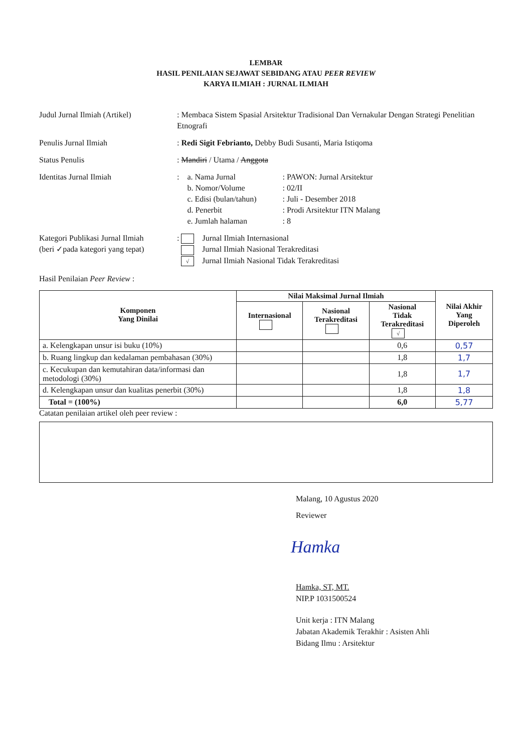LEMBAR
HASIL PENILAIAN SEJAWAT SEBIDANG ATAU PEER REVIEW
KARYA ILMIAH : JURNAL ILMIAH
Judul Jurnal Ilmiah (Artikel)
: Membaca Sistem Spasial Arsitektur Tradisional Dan Vernakular Dengan Strategi Penelitian Etnografi
Penulis Jurnal Ilmiah
: Redi Sigit Febrianto, Debby Budi Susanti, Maria Istiqoma
Status Penulis
: Mandiri / Utama / Anggota
Identitas Jurnal Ilmiah
:
a. Nama Jurnal: PAWON: Jurnal Arsitektur b. Nomor/Volume: 02/II c. Edisi (bulan/tahun): Juli - Desember 2018 d. Penerbit: Prodi Arsitektur ITN Malang e. Jumlah halaman: 8
Kategori Publikasi Jurnal Ilmiah
(beri ✓pada kategori yang tepat)
: Jurnal Ilmiah Internasional
Jurnal Ilmiah Nasional Terakreditasi
√ Jurnal Ilmiah Nasional Tidak Terakreditasi
Hasil Penilaian Peer Review :
| Komponen Yang Dinilai | Nilai Maksimal Jurnal Ilmiah | | | Nilai Akhir Yang Diperoleh |
| --- | --- | --- | --- | --- |
| | Internasional | Nasional Terakreditasi | Nasional Tidak Terakreditasi √ | |
| a. Kelengkapan unsur isi buku (10%) | | | 0,6 | 0,57 |
| b. Ruang lingkup dan kedalaman pembahasan (30%) | | | 1,8 | 1,7 |
| c. Kecukupan dan kemutahiran data/informasi dan metodologi (30%) | | | 1,8 | 1,7 |
| d. Kelengkapan unsur dan kualitas penerbit (30%) | | | 1,8 | 1,8 |
| Total = (100%) | | | 6,0 | 5,77 |
Catatan penilaian artikel oleh peer review :
Malang, 10 Agustus 2020
Reviewer
Hamka
Hamka, ST, MT.
NIP.P 1031500524
Unit kerja : ITN Malang
Jabatan Akademik Terakhir : Asisten Ahli
Bidang Ilmu : Arsitektur